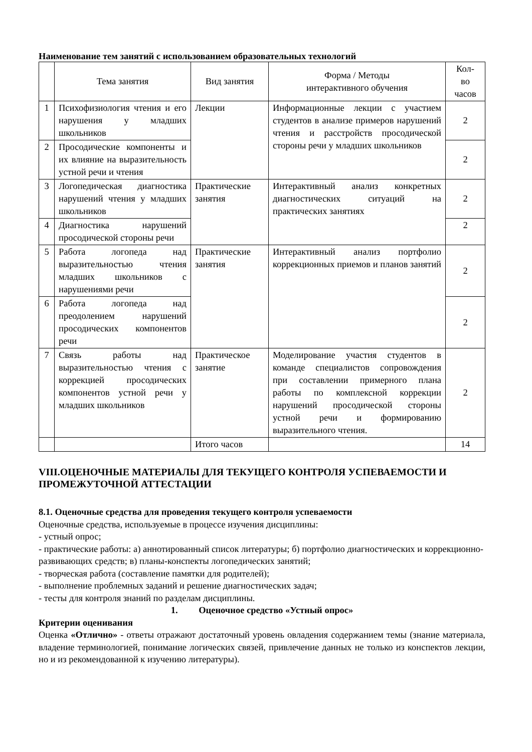Наименование тем занятий с использованием образовательных технологий
| | Тема занятия | Вид занятия | Форма / Методы интерактивного обучения | Кол- во часов |
| 1 | Психофизиология чтения и его нарушения у младших школьников | Лекции | Информационные лекции с участием студентов в анализе примеров нарушений чтения и расстройств просодической стороны речи у младших школьников | 2 |
| 2 | Просодические компоненты и их влияние на выразительность устной речи и чтения | | | 2 |
| 3 | Логопедическая диагностика нарушений чтения у младших школьников | Практические занятия | Интерактивный анализ конкретных диагностических ситуаций на практических занятиях | 2 |
| 4 | Диагностика нарушений просодической стороны речи | | | 2 |
| 5 | Работа логопеда над выразительностью чтения младших школьников с нарушениями речи | Практические занятия | Интерактивный анализ портфолио коррекционных приемов и планов занятий | 2 |
| 6 | Работа логопеда над преодолением нарушений просодических компонентов речи | | | 2 |
| 7 | Связь работы над выразительностью чтения с коррекцией просодических компонентов устной речи у младших школьников | Практическое занятие | Моделирование участия студентов в команде специалистов сопровождения при составлении примерного плана работы по комплексной коррекции нарушений просодической стороны устной речи и формированию выразительного чтения. | 2 |
| | | Итого часов | | 14 |
VIII.ОЦЕНОЧНЫЕ МАТЕРИАЛЫ ДЛЯ ТЕКУЩЕГО КОНТРОЛЯ УСПЕВАЕМОСТИ И ПРОМЕЖУТОЧНОЙ АТТЕСТАЦИИ
8.1. Оценочные средства для проведения текущего контроля успеваемости
Оценочные средства, используемые в процессе изучения дисциплины:
- устный опрос;
- практические работы: а) аннотированный список литературы; б) портфолио диагностических и коррекционно-развивающих средств; в) планы-конспекты логопедических занятий;
- творческая работа (составление памятки для родителей);
- выполнение проблемных заданий и решение диагностических задач;
- тесты для контроля знаний по разделам дисциплины.
1. Оценочное средство «Устный опрос»
Критерии оценивания
Оценка «Отлично» - ответы отражают достаточный уровень овладения содержанием темы (знание материала, владение терминологией, понимание логических связей, привлечение данных не только из конспектов лекции, но и из рекомендованной к изучению литературы).